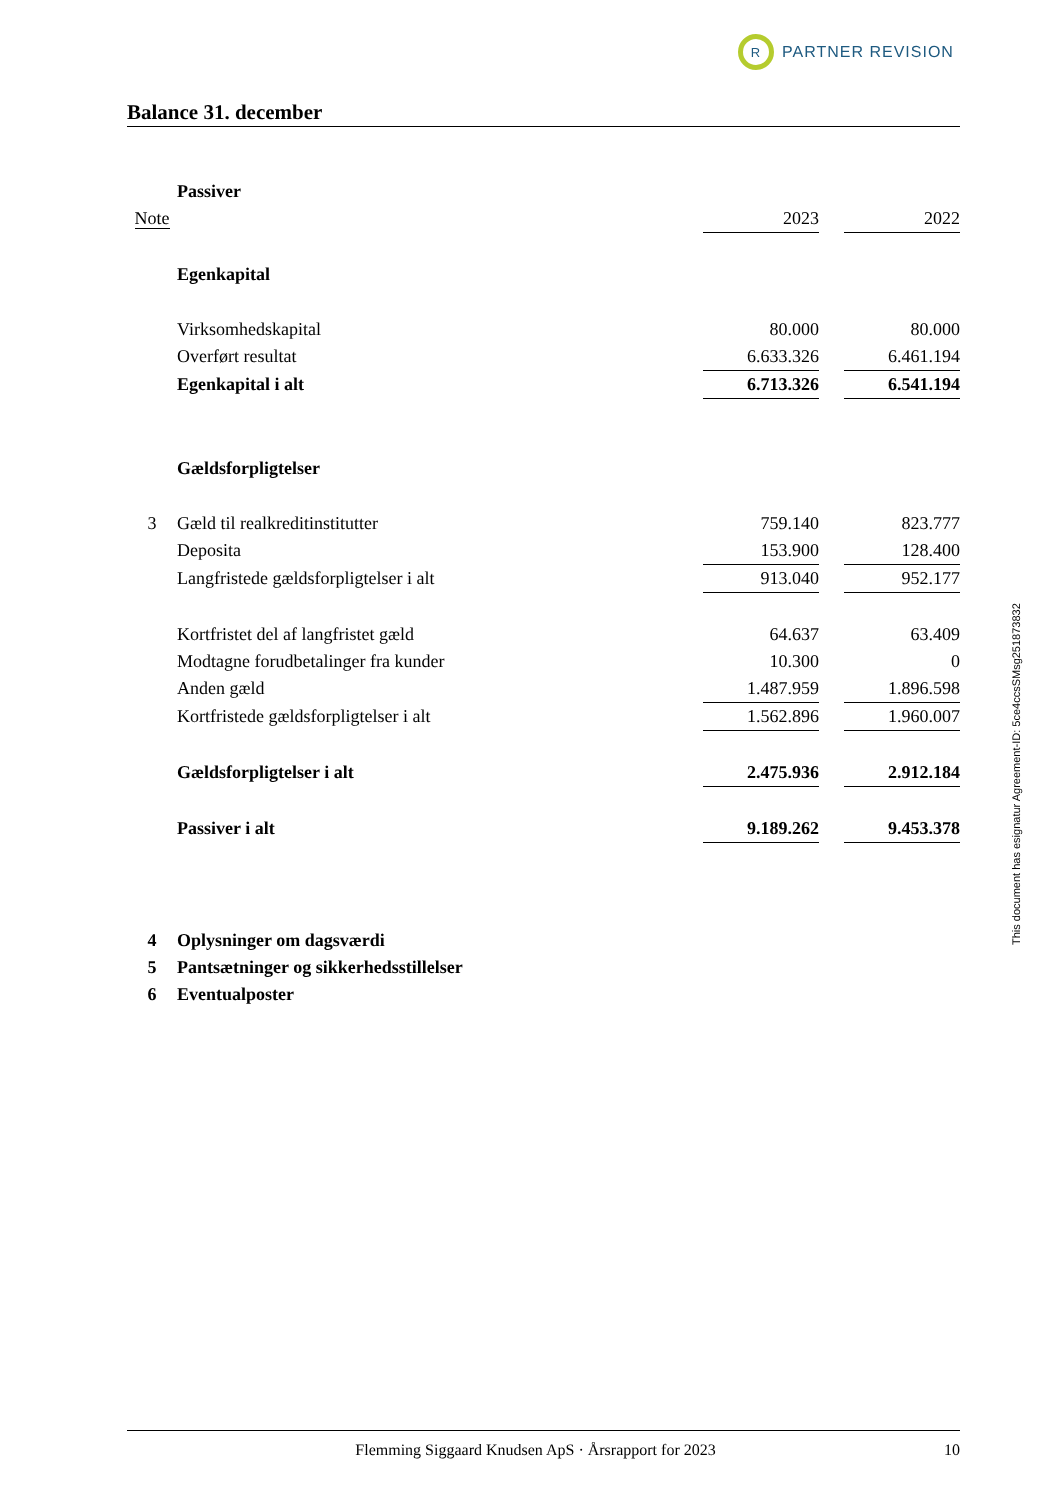R
PARTNER REVISION
Balance 31. december
| | Passiver | | | |
| Note | | 2023 | | 2022 |
| | Egenkapital | | | |
| | Virksomhedskapital | 80.000 | | 80.000 |
| | Overført resultat | 6.633.326 | | 6.461.194 |
| | Egenkapital i alt | 6.713.326 | | 6.541.194 |
| | Gældsforpligtelser | | | |
| 3 | Gæld til realkreditinstitutter | 759.140 | | 823.777 |
| | Deposita | 153.900 | | 128.400 |
| | Langfristede gældsforpligtelser i alt | 913.040 | | 952.177 |
| | Kortfristet del af langfristet gæld | 64.637 | | 63.409 |
| | Modtagne forudbetalinger fra kunder | 10.300 | | 0 |
| | Anden gæld | 1.487.959 | | 1.896.598 |
| | Kortfristede gældsforpligtelser i alt | 1.562.896 | | 1.960.007 |
| | Gældsforpligtelser i alt | 2.475.936 | | 2.912.184 |
| | Passiver i alt | 9.189.262 | | 9.453.378 |
| 4 | Oplysninger om dagsværdi | | | |
| 5 | Pantsætninger og sikkerhedsstillelser | | | |
| 6 | Eventualposter | | | |
This document has esignatur Agreement-ID: 5ce4ccsSMsg251873832
Flemming Siggaard Knudsen ApS · Årsrapport for 2023 10